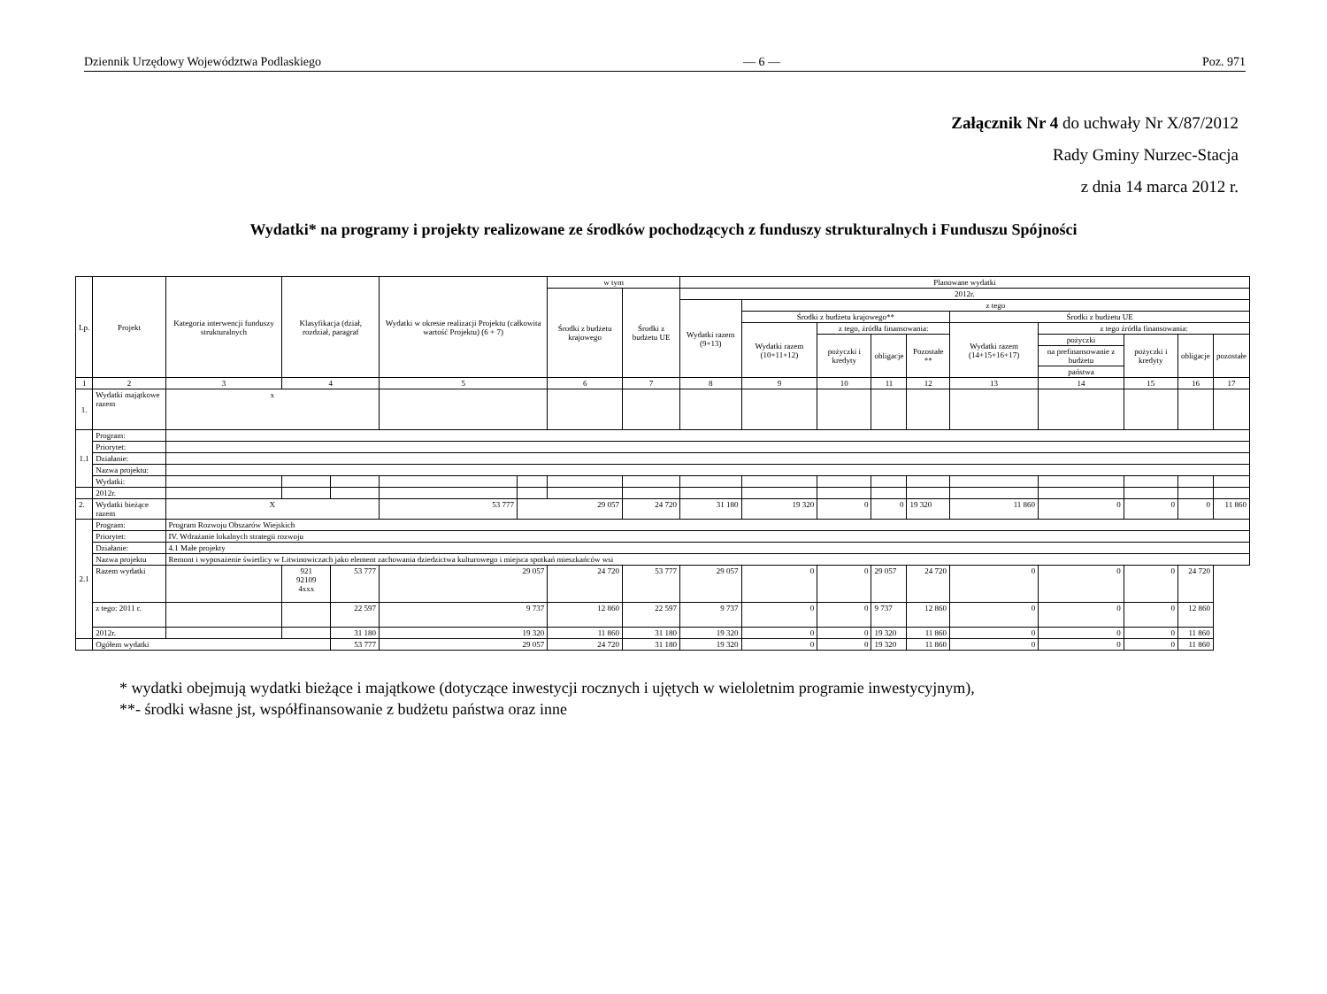Dziennik Urzędowy Województwa Podlaskiego — 6 — Poz. 971
Załącznik Nr 4 do uchwały Nr X/87/2012
Rady Gminy Nurzec-Stacja
z dnia 14 marca 2012 r.
Wydatki* na programy i projekty realizowane ze środków pochodzących z funduszy strukturalnych i Funduszu Spójności
| Lp. | Projekt | Kategoria interwencji funduszy strukturalnych | Klasyfikacja (dział, rozdział, paragraf | | Wydatki w okresie realizacji Projektu (całkowita wartość Projektu) (6 + 7) | | w tym | | Planowane wydatki | | | | | | | | | |
| --- | --- | --- | --- | --- | --- | --- | --- | --- | --- | --- | --- | --- | --- | --- | --- | --- | --- | --- |
| | | | | | | | Środki z budżetu krajowego | Środki z budżetu UE | 2012r. | | | | | | | | | |
| | | | | | | | | | Wydatki razem (9+13) | z tego | | | | | | | | |
| | | | | | | | | | | Środki z budżetu krajowego** | | | | Środki z budżetu UE | | | | |
| | | | | | | | | | | Wydatki razem (10+11+12) | z tego, źródła finansowania: | | | Wydatki razem (14+15+16+17) | z tego źródła finansowania: | | | |
| | | | | | | | | | | | pożyczki i kredyty | obligacje | Pozostałe ** | | pożyczki | pożyczki i kredyty | obligacje | pozostałe |
| | | | | | | | | | | | | | | | na prefinansowanie z budżetu | | | |
| | | | | | | | | | | | | | | | państwa | | | |
| 1 | 2 | 3 | 4 | | 5 | | 6 | 7 | 8 | 9 | 10 | 11 | 12 | 13 | 14 | 15 | 16 | 17 |
| 1. | Wydatki majątkowe razem | x | | | | | | | | | | | | | | | | |
| 1.1 | Program: | | | | | | | | | | | | | | | | | |
| | Priorytet: | | | | | | | | | | | | | | | | | |
| | Działanie: | | | | | | | | | | | | | | | | | |
| | Nazwa projektu: | | | | | | | | | | | | | | | | | |
| | Wydatki: | | | | | | | | | | | | | | | | | |
| | 2012r. | | | | | | | | | | | | | | | | | |
| 2. | Wydatki bieżące razem | X | | | 53 777 | 29 057 | | 24 720 | 31 180 | 19 320 | 0 | 0 | 19 320 | 11 860 | 0 | 0 | 0 | 11 860 |
| 2.1 | Program: | Program Rozwoju Obszarów Wiejskich | | | | | | | | | | | | | | | | |
| | Priorytet: | IV. Wdrażanie lokalnych strategii rozwoju | | | | | | | | | | | | | | | | |
| | Działanie: | 4.1 Małe projekty | | | | | | | | | | | | | | | | |
| | Nazwa projektu | Remont i wyposażenie świetlicy w Litwinowiczach jako element zachowania dziedzictwa kulturowego i miejsca spotkań mieszkańców wsi | | | | | | | | | | | | | | | | |
| | Razem wydatki | | 921 92109 4xxx | 53 777 | 29 057 | | 24 720 | 53 777 | 29 057 | 0 | 0 | 29 057 | 24 720 | 0 | 0 | 0 | 24 720 | |
| | z tego: 2011 r. | | | 22 597 | 9 737 | | 12 860 | 22 597 | 9 737 | 0 | 0 | 9 737 | 12 860 | 0 | 0 | 0 | 12 860 | |
| | 2012r. | | | 31 180 | 19 320 | | 11 860 | 31 180 | 19 320 | 0 | 0 | 19 320 | 11 860 | 0 | 0 | 0 | 11 860 | |
| | Ogółem wydatki | | | 53 777 | 29 057 | | 24 720 | 31 180 | 19 320 | 0 | 0 | 19 320 | 11 860 | 0 | 0 | 0 | 11 860 | |
* wydatki obejmują wydatki bieżące i majątkowe (dotyczące inwestycji rocznych i ujętych w wieloletnim programie inwestycyjnym),
**- środki własne jst, współfinansowanie z budżetu państwa oraz inne